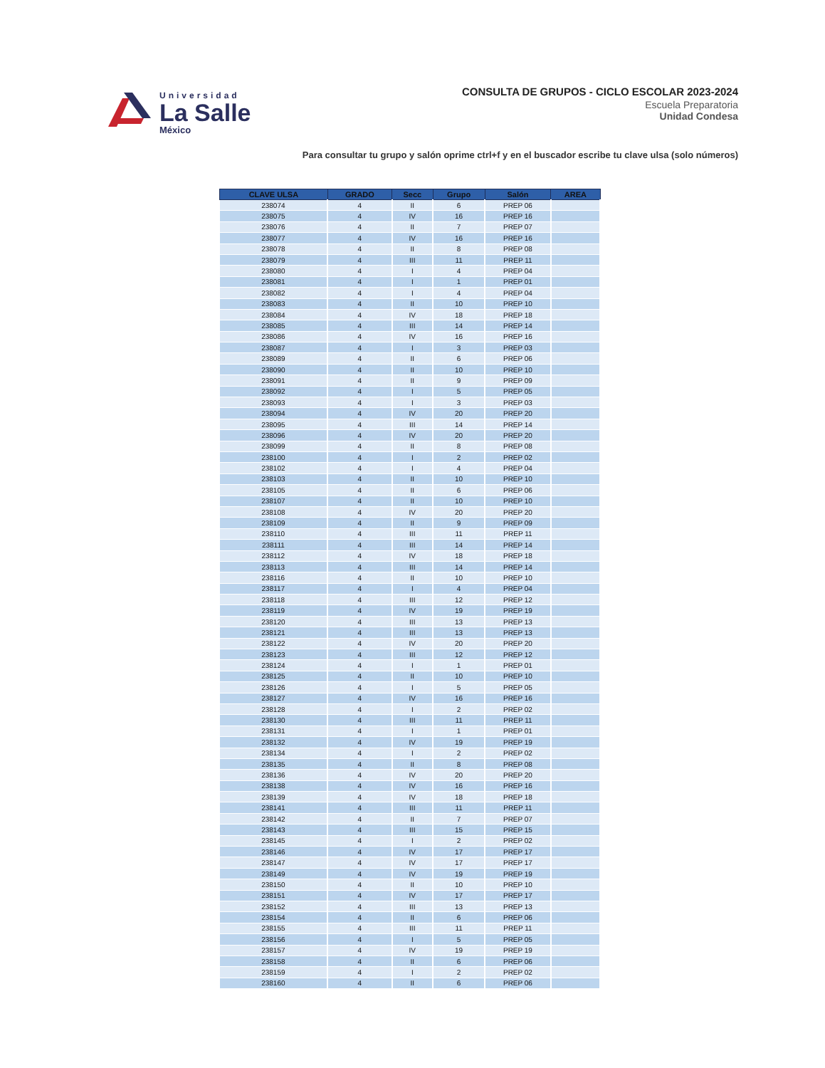Universidad
La Salle
México
CONSULTA DE GRUPOS - CICLO ESCOLAR 2023-2024
Escuela Preparatoria
Unidad Condesa
Para consultar tu grupo y salón oprime ctrl+f y en el buscador escribe tu clave ulsa (solo números)
| CLAVE ULSA | GRADO | Secc | Grupo | Salón | AREA |
| --- | --- | --- | --- | --- | --- |
| 238074 | 4 | II | 6 | PREP 06 | |
| 238075 | 4 | IV | 16 | PREP 16 | |
| 238076 | 4 | II | 7 | PREP 07 | |
| 238077 | 4 | IV | 16 | PREP 16 | |
| 238078 | 4 | II | 8 | PREP 08 | |
| 238079 | 4 | III | 11 | PREP 11 | |
| 238080 | 4 | I | 4 | PREP 04 | |
| 238081 | 4 | I | 1 | PREP 01 | |
| 238082 | 4 | I | 4 | PREP 04 | |
| 238083 | 4 | II | 10 | PREP 10 | |
| 238084 | 4 | IV | 18 | PREP 18 | |
| 238085 | 4 | III | 14 | PREP 14 | |
| 238086 | 4 | IV | 16 | PREP 16 | |
| 238087 | 4 | I | 3 | PREP 03 | |
| 238089 | 4 | II | 6 | PREP 06 | |
| 238090 | 4 | II | 10 | PREP 10 | |
| 238091 | 4 | II | 9 | PREP 09 | |
| 238092 | 4 | I | 5 | PREP 05 | |
| 238093 | 4 | I | 3 | PREP 03 | |
| 238094 | 4 | IV | 20 | PREP 20 | |
| 238095 | 4 | III | 14 | PREP 14 | |
| 238096 | 4 | IV | 20 | PREP 20 | |
| 238099 | 4 | II | 8 | PREP 08 | |
| 238100 | 4 | I | 2 | PREP 02 | |
| 238102 | 4 | I | 4 | PREP 04 | |
| 238103 | 4 | II | 10 | PREP 10 | |
| 238105 | 4 | II | 6 | PREP 06 | |
| 238107 | 4 | II | 10 | PREP 10 | |
| 238108 | 4 | IV | 20 | PREP 20 | |
| 238109 | 4 | II | 9 | PREP 09 | |
| 238110 | 4 | III | 11 | PREP 11 | |
| 238111 | 4 | III | 14 | PREP 14 | |
| 238112 | 4 | IV | 18 | PREP 18 | |
| 238113 | 4 | III | 14 | PREP 14 | |
| 238116 | 4 | II | 10 | PREP 10 | |
| 238117 | 4 | I | 4 | PREP 04 | |
| 238118 | 4 | III | 12 | PREP 12 | |
| 238119 | 4 | IV | 19 | PREP 19 | |
| 238120 | 4 | III | 13 | PREP 13 | |
| 238121 | 4 | III | 13 | PREP 13 | |
| 238122 | 4 | IV | 20 | PREP 20 | |
| 238123 | 4 | III | 12 | PREP 12 | |
| 238124 | 4 | I | 1 | PREP 01 | |
| 238125 | 4 | II | 10 | PREP 10 | |
| 238126 | 4 | I | 5 | PREP 05 | |
| 238127 | 4 | IV | 16 | PREP 16 | |
| 238128 | 4 | I | 2 | PREP 02 | |
| 238130 | 4 | III | 11 | PREP 11 | |
| 238131 | 4 | I | 1 | PREP 01 | |
| 238132 | 4 | IV | 19 | PREP 19 | |
| 238134 | 4 | I | 2 | PREP 02 | |
| 238135 | 4 | II | 8 | PREP 08 | |
| 238136 | 4 | IV | 20 | PREP 20 | |
| 238138 | 4 | IV | 16 | PREP 16 | |
| 238139 | 4 | IV | 18 | PREP 18 | |
| 238141 | 4 | III | 11 | PREP 11 | |
| 238142 | 4 | II | 7 | PREP 07 | |
| 238143 | 4 | III | 15 | PREP 15 | |
| 238145 | 4 | I | 2 | PREP 02 | |
| 238146 | 4 | IV | 17 | PREP 17 | |
| 238147 | 4 | IV | 17 | PREP 17 | |
| 238149 | 4 | IV | 19 | PREP 19 | |
| 238150 | 4 | II | 10 | PREP 10 | |
| 238151 | 4 | IV | 17 | PREP 17 | |
| 238152 | 4 | III | 13 | PREP 13 | |
| 238154 | 4 | II | 6 | PREP 06 | |
| 238155 | 4 | III | 11 | PREP 11 | |
| 238156 | 4 | I | 5 | PREP 05 | |
| 238157 | 4 | IV | 19 | PREP 19 | |
| 238158 | 4 | II | 6 | PREP 06 | |
| 238159 | 4 | I | 2 | PREP 02 | |
| 238160 | 4 | II | 6 | PREP 06 | |